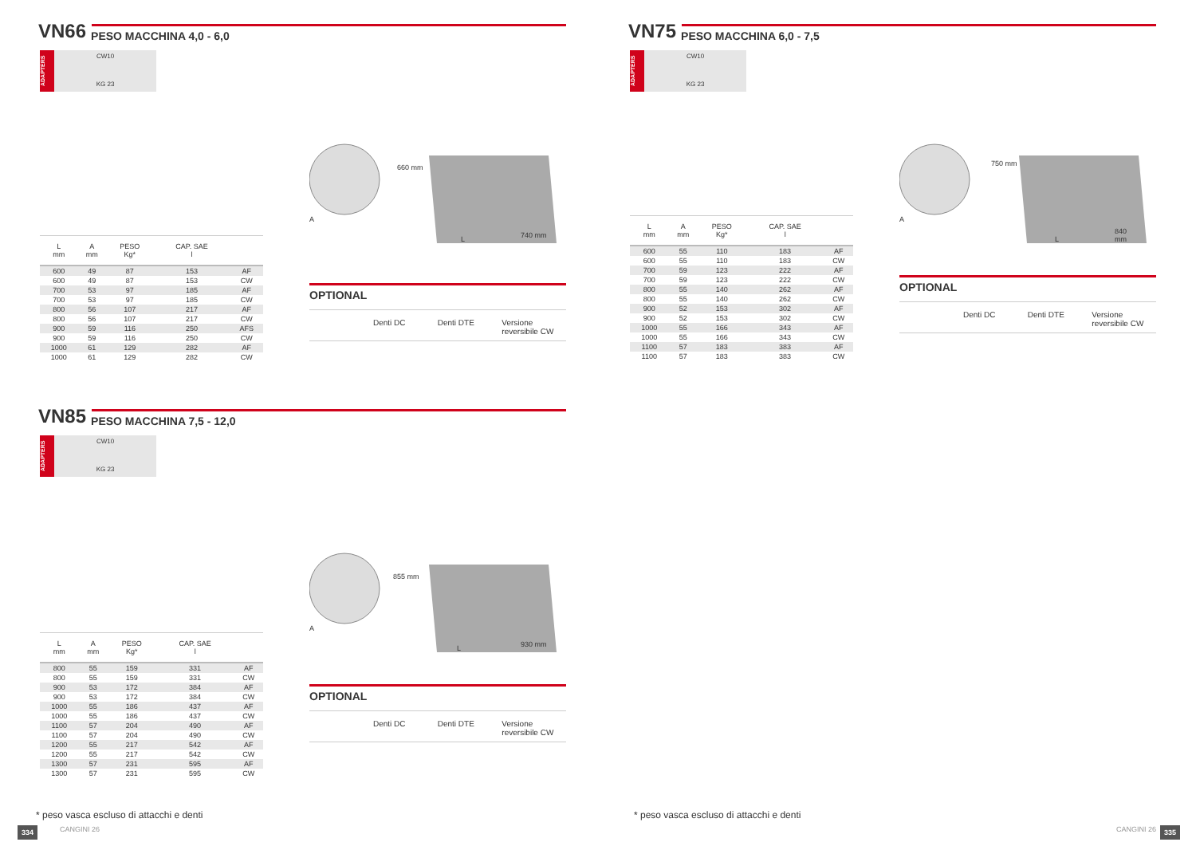VN66 PESO MACCHINA 4,0 - 6,0
ADAPTERS
CW10
KG 23
| L mm | A mm | PESO Kg* | CAP. SAE l | |
| --- | --- | --- | --- | --- |
| 600 | 49 | 87 | 153 | AF |
| 600 | 49 | 87 | 153 | CW |
| 700 | 53 | 97 | 185 | AF |
| 700 | 53 | 97 | 185 | CW |
| 800 | 56 | 107 | 217 | AF |
| 800 | 56 | 107 | 217 | CW |
| 900 | 59 | 116 | 250 | AFS |
| 900 | 59 | 116 | 250 | CW |
| 1000 | 61 | 129 | 282 | AF |
| 1000 | 61 | 129 | 282 | CW |
660 mm
A
L 740 mm
OPTIONAL
Denti DC Denti DTE Versione reversibile CW
VN85 PESO MACCHINA 7,5 - 12,0
ADAPTERS
CW10
KG 23
| L mm | A mm | PESO Kg* | CAP. SAE l | |
| --- | --- | --- | --- | --- |
| 800 | 55 | 159 | 331 | AF |
| 800 | 55 | 159 | 331 | CW |
| 900 | 53 | 172 | 384 | AF |
| 900 | 53 | 172 | 384 | CW |
| 1000 | 55 | 186 | 437 | AF |
| 1000 | 55 | 186 | 437 | CW |
| 1100 | 57 | 204 | 490 | AF |
| 1100 | 57 | 204 | 490 | CW |
| 1200 | 55 | 217 | 542 | AF |
| 1200 | 55 | 217 | 542 | CW |
| 1300 | 57 | 231 | 595 | AF |
| 1300 | 57 | 231 | 595 | CW |
855 mm
A
L 930 mm
OPTIONAL
Denti DC Denti DTE Versione reversibile CW
* peso vasca escluso di attacchi e denti
334 CANGINI 26
VN75 PESO MACCHINA 6,0 - 7,5
ADAPTERS
CW10
KG 23
| L mm | A mm | PESO Kg* | CAP. SAE l | |
| --- | --- | --- | --- | --- |
| 600 | 55 | 110 | 183 | AF |
| 600 | 55 | 110 | 183 | CW |
| 700 | 59 | 123 | 222 | AF |
| 700 | 59 | 123 | 222 | CW |
| 800 | 55 | 140 | 262 | AF |
| 800 | 55 | 140 | 262 | CW |
| 900 | 52 | 153 | 302 | AF |
| 900 | 52 | 153 | 302 | CW |
| 1000 | 55 | 166 | 343 | AF |
| 1000 | 55 | 166 | 343 | CW |
| 1100 | 57 | 183 | 383 | AF |
| 1100 | 57 | 183 | 383 | CW |
750 mm
A
L
840 mm
OPTIONAL
Denti DC Denti DTE Versione reversibile CW
* peso vasca escluso di attacchi e denti
CANGINI 26 335